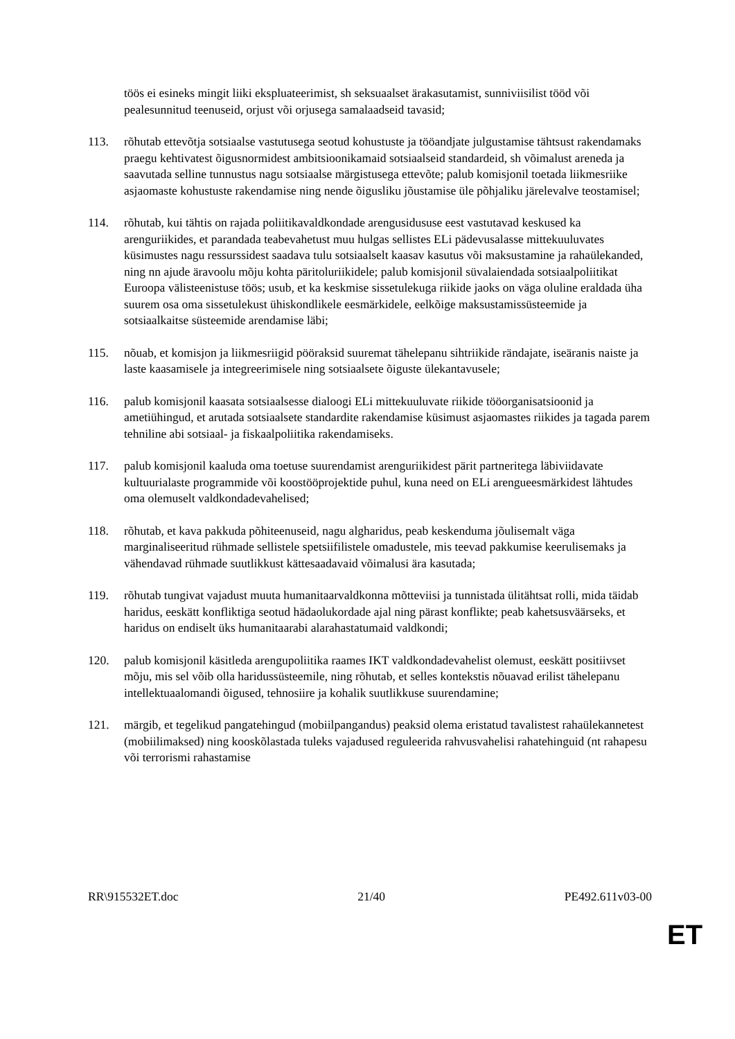töös ei esineks mingit liiki ekspluateerimist, sh seksuaalset ärakasutamist, sunniviisilist tööd või pealesunnitud teenuseid, orjust või orjusega samalaadseid tavasid;
113. rõhutab ettevõtja sotsiaalse vastutusega seotud kohustuste ja tööandjate julgustamise tähtsust rakendamaks praegu kehtivatest õigusnormidest ambitsioonikamaid sotsiaalseid standardeid, sh võimalust areneda ja saavutada selline tunnustus nagu sotsiaalse märgistusega ettevõte; palub komisjonil toetada liikmesriike asjaomaste kohustuste rakendamise ning nende õigusliku jõustamise üle põhjaliku järelevalve teostamisel;
114. rõhutab, kui tähtis on rajada poliitikavaldkondade arengusidususe eest vastutavad keskused ka arenguriikides, et parandada teabevahetust muu hulgas sellistes ELi pädevusalasse mittekuuluvates küsimustes nagu ressurssidest saadava tulu sotsiaalselt kaasav kasutus või maksustamine ja rahaülekanded, ning nn ajude äravoolu mõju kohta päritoluriikidele; palub komisjonil süvalaiendada sotsiaalpoliitikat Euroopa välisteenistuse töös; usub, et ka keskmise sissetulekuga riikide jaoks on väga oluline eraldada üha suurem osa oma sissetulekust ühiskondlikele eesmärkidele, eelkõige maksustamissüsteemide ja sotsiaalkaitse süsteemide arendamise läbi;
115. nõuab, et komisjon ja liikmesriigid pööraksid suuremat tähelepanu sihtriikide rändajate, iseäranis naiste ja laste kaasamisele ja integreerimisele ning sotsiaalsete õiguste ülekantavusele;
116. palub komisjonil kaasata sotsiaalsesse dialoogi ELi mittekuuluvate riikide tööorganisatsioonid ja ametiühingud, et arutada sotsiaalsete standardite rakendamise küsimust asjaomastes riikides ja tagada parem tehniline abi sotsiaal- ja fiskaalpoliitika rakendamiseks.
117. palub komisjonil kaaluda oma toetuse suurendamist arenguriikidest pärit partneritega läbiviidavate kultuurialaste programmide või koostööprojektide puhul, kuna need on ELi arengueesmärkidest lähtudes oma olemuselt valdkondadevahelised;
118. rõhutab, et kava pakkuda põhiteenuseid, nagu algharidus, peab keskenduma jõulisemalt väga marginaliseeritud rühmade sellistele spetsiifilistele omadustele, mis teevad pakkumise keerulisemaks ja vähendavad rühmade suutlikkust kättesaadavaid võimalusi ära kasutada;
119. rõhutab tungivat vajadust muuta humanitaarvaldkonna mõtteviisi ja tunnistada ülitähtsat rolli, mida täidab haridus, eeskätt konfliktiga seotud hädaolukordade ajal ning pärast konflikte; peab kahetsusväärseks, et haridus on endiselt üks humanitaarabi alarahastatumaid valdkondi;
120. palub komisjonil käsitleda arengupoliitika raames IKT valdkondadevahelist olemust, eeskätt positiivset mõju, mis sel võib olla haridussüsteemile, ning rõhutab, et selles kontekstis nõuavad erilist tähelepanu intellektuaalomandi õigused, tehnosiire ja kohalik suutlikkuse suurendamine;
121. märgib, et tegelikud pangatehingud (mobiilpangandus) peaksid olema eristatud tavalistest rahaülekannetest (mobiilimaksed) ning kooskõlastada tuleks vajadused reguleerida rahvusvahelisi rahatehinguid (nt rahapesu või terrorismi rahastamise
RR\915532ET.doc 21/40 PE492.611v03-00
ET